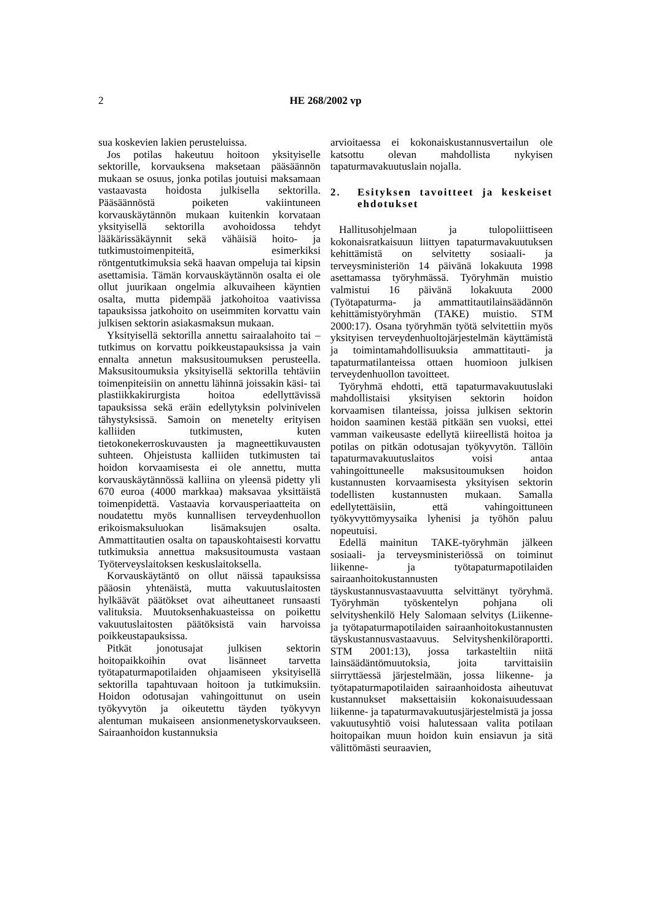2 HE 268/2002 vp
sua koskevien lakien perusteluissa.
Jos potilas hakeutuu hoitoon yksityiselle sektorille, korvauksena maksetaan pääsäännön mukaan se osuus, jonka potilas joutuisi maksamaan vastaavasta hoidosta julkisella sektorilla. Pääsäännöstä poiketen vakiintuneen korvauskäytännön mukaan kuitenkin korvataan yksityisellä sektorilla avohoidossa tehdyt lääkärissäkäynnit sekä vähäisiä hoito- ja tutkimustoimenpiteitä, esimerkiksi röntgentutkimuksia sekä haavan ompeluja tai kipsin asettamisia. Tämän korvauskäytännön osalta ei ole ollut juurikaan ongelmia alkuvaiheen käyntien osalta, mutta pidempää jatkohoitoa vaativissa tapauksissa jatkohoito on useimmiten korvattu vain julkisen sektorin asiakasmaksun mukaan.
Yksityisellä sektorilla annettu sairaalahoito tai –tutkimus on korvattu poikkeustapauksissa ja vain ennalta annetun maksusitoumuksen perusteella. Maksusitoumuksia yksityisellä sektorilla tehtäviin toimenpiteisiin on annettu lähinnä joissakin käsi- tai plastiikkakirurgista hoitoa edellyttävissä tapauksissa sekä eräin edellytyksin polvinivelen tähystyksissä. Samoin on menetelty erityisen kalliiden tutkimusten, kuten tietokonekerroskuvausten ja magneettikuvausten suhteen. Ohjeistusta kalliiden tutkimusten tai hoidon korvaamisesta ei ole annettu, mutta korvauskäytännössä kalliina on yleensä pidetty yli 670 euroa (4000 markkaa) maksavaa yksittäistä toimenpidettä. Vastaavia korvausperiaatteita on noudatettu myös kunnallisen terveydenhuollon erikoismaksuluokan lisämaksujen osalta. Ammattitautien osalta on tapauskohtaisesti korvattu tutkimuksia annettua maksusitoumusta vastaan Työterveyslaitoksen keskuslaitoksella.
Korvauskäytäntö on ollut näissä tapauksissa pääosin yhtenäistä, mutta vakuutuslaitosten hylkäävät päätökset ovat aiheuttaneet runsaasti valituksia. Muutoksenhakuasteissa on poikettu vakuutuslaitosten päätöksistä vain harvoissa poikkeustapauksissa.
Pitkät jonotusajat julkisen sektorin hoitopaikkoihin ovat lisänneet tarvetta työtapaturmapotilaiden ohjaamiseen yksityisellä sektorilla tapahtuvaan hoitoon ja tutkimuksiin. Hoidon odotusajan vahingoittunut on usein työkyvytön ja oikeutettu täyden työkyvyn alentuman mukaiseen ansionmenetyskorvaukseen. Sairaanhoidon kustannuksia
arvioitaessa ei kokonaiskustannusvertailun ole katsottu olevan mahdollista nykyisen tapaturmavakuutuslain nojalla.
2. Esityksen tavoitteet ja keskeiset ehdotukset
Hallitusohjelmaan ja tulopoliittiseen kokonaisratkaisuun liittyen tapaturmavakuutuksen kehittämistä on selvitetty sosiaali- ja terveysministeriön 14 päivänä lokakuuta 1998 asettamassa työryhmässä. Työryhmän muistio valmistui 16 päivänä lokakuuta 2000 (Työtapaturma- ja ammattitautilainsäädännön kehittämistyöryhmän (TAKE) muistio. STM 2000:17). Osana työryhmän työtä selvitettiin myös yksityisen terveydenhuoltojärjestelmän käyttämistä ja toimintamahdollisuuksia ammattitauti- ja tapaturmatilanteissa ottaen huomioon julkisen terveydenhuollon tavoitteet.
Työryhmä ehdotti, että tapaturmavakuutuslaki mahdollistaisi yksityisen sektorin hoidon korvaamisen tilanteissa, joissa julkisen sektorin hoidon saaminen kestää pitkään sen vuoksi, ettei vamman vaikeusaste edellytä kiireellistä hoitoa ja potilas on pitkän odotusajan työkyvytön. Tällöin tapaturmavakuutuslaitos voisi antaa vahingoittuneelle maksusitoumuksen hoidon kustannusten korvaamisesta yksityisen sektorin todellisten kustannusten mukaan. Samalla edellytettäisiin, että vahingoittuneen työkyvyttömyysaika lyhenisi ja työhön paluu nopeutuisi.
Edellä mainitun TAKE-työryhmän jälkeen sosiaali- ja terveysministeriössä on toiminut liikenne- ja työtapaturmapotilaiden sairaanhoitokustannusten täyskustannusvastaavuutta selvittänyt työryhmä. Työryhmän työskentelyn pohjana oli selvityshenkilö Hely Salomaan selvitys (Liikenne- ja työtapaturmapotilaiden sairaanhoitokustannusten täyskustannusvastaavuus. Selvityshenkilöraportti. STM 2001:13), jossa tarkasteltiin niitä lainsäädäntömuutoksia, joita tarvittaisiin siirryttäessä järjestelmään, jossa liikenne- ja työtapaturmapotilaiden sairaanhoidosta aiheutuvat kustannukset maksettaisiin kokonaisuudessaan liikenne- ja tapaturmavakuutusjärjestelmistä ja jossa vakuutusyhtiö voisi halutessaan valita potilaan hoitopaikan muun hoidon kuin ensiavun ja sitä välittömästi seuraavien,